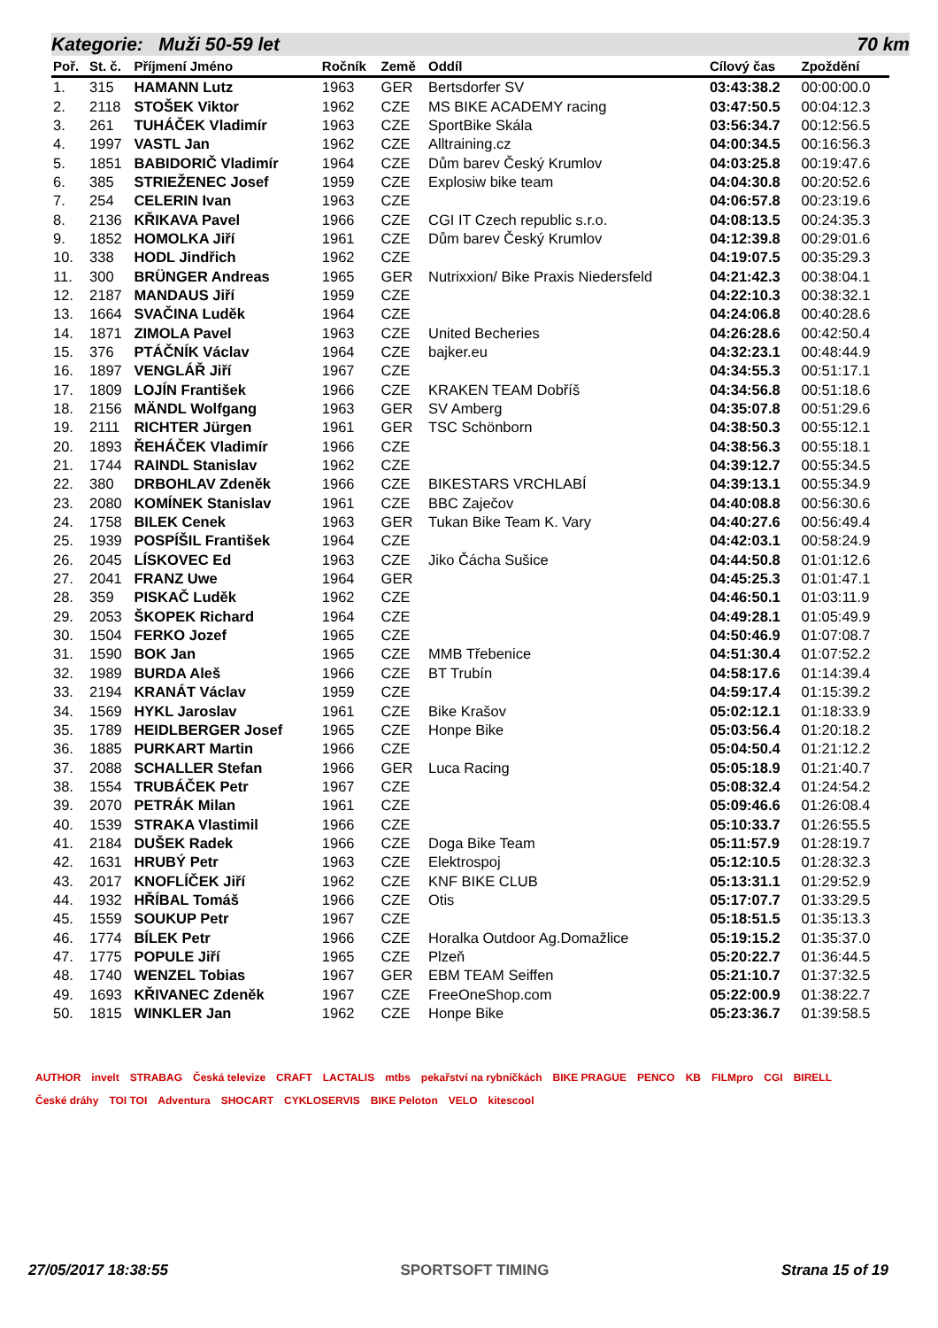Kategorie: Muži 50-59 let 70 km
| Poř. | St. č. | Příjmení Jméno | Ročník | Země | Oddíl | Cílový čas | Zpoždění |
| --- | --- | --- | --- | --- | --- | --- | --- |
| 1. | 315 | HAMANN Lutz | 1963 | GER | Bertsdorfer SV | 03:43:38.2 | 00:00:00.0 |
| 2. | 2118 | STOŠEK Viktor | 1962 | CZE | MS BIKE ACADEMY racing | 03:47:50.5 | 00:04:12.3 |
| 3. | 261 | TUHÁČEK Vladimír | 1963 | CZE | SportBike Skála | 03:56:34.7 | 00:12:56.5 |
| 4. | 1997 | VASTL Jan | 1962 | CZE | Alltraining.cz | 04:00:34.5 | 00:16:56.3 |
| 5. | 1851 | BABIDORIČ Vladimír | 1964 | CZE | Dům barev Český Krumlov | 04:03:25.8 | 00:19:47.6 |
| 6. | 385 | STRIEŽENEC Josef | 1959 | CZE | Explosiw bike team | 04:04:30.8 | 00:20:52.6 |
| 7. | 254 | CELERIN Ivan | 1963 | CZE | | 04:06:57.8 | 00:23:19.6 |
| 8. | 2136 | KŘIKAVA Pavel | 1966 | CZE | CGI IT Czech republic s.r.o. | 04:08:13.5 | 00:24:35.3 |
| 9. | 1852 | HOMOLKA Jiří | 1961 | CZE | Dům barev Český Krumlov | 04:12:39.8 | 00:29:01.6 |
| 10. | 338 | HODL Jindřich | 1962 | CZE | | 04:19:07.5 | 00:35:29.3 |
| 11. | 300 | BRÜNGER Andreas | 1965 | GER | Nutrixxion/ Bike Praxis Niedersfeld | 04:21:42.3 | 00:38:04.1 |
| 12. | 2187 | MANDAUS Jiří | 1959 | CZE | | 04:22:10.3 | 00:38:32.1 |
| 13. | 1664 | SVAČINA Luděk | 1964 | CZE | | 04:24:06.8 | 00:40:28.6 |
| 14. | 1871 | ZIMOLA Pavel | 1963 | CZE | United Becheries | 04:26:28.6 | 00:42:50.4 |
| 15. | 376 | PTÁČNÍK Václav | 1964 | CZE | bajker.eu | 04:32:23.1 | 00:48:44.9 |
| 16. | 1897 | VENGLÁŘ Jiří | 1967 | CZE | | 04:34:55.3 | 00:51:17.1 |
| 17. | 1809 | LOJÍN František | 1966 | CZE | KRAKEN TEAM Dobříš | 04:34:56.8 | 00:51:18.6 |
| 18. | 2156 | MÄNDL Wolfgang | 1963 | GER | SV Amberg | 04:35:07.8 | 00:51:29.6 |
| 19. | 2111 | RICHTER Jürgen | 1961 | GER | TSC Schönborn | 04:38:50.3 | 00:55:12.1 |
| 20. | 1893 | ŘEHÁČEK Vladimír | 1966 | CZE | | 04:38:56.3 | 00:55:18.1 |
| 21. | 1744 | RAINDL Stanislav | 1962 | CZE | | 04:39:12.7 | 00:55:34.5 |
| 22. | 380 | DRBOHLAV Zdeněk | 1966 | CZE | BIKESTARS VRCHLABÍ | 04:39:13.1 | 00:55:34.9 |
| 23. | 2080 | KOMÍNEK Stanislav | 1961 | CZE | BBC Zaječov | 04:40:08.8 | 00:56:30.6 |
| 24. | 1758 | BILEK Cenek | 1963 | GER | Tukan Bike Team K. Vary | 04:40:27.6 | 00:56:49.4 |
| 25. | 1939 | POSPÍŠIL František | 1964 | CZE | | 04:42:03.1 | 00:58:24.9 |
| 26. | 2045 | LÍSKOVEC Ed | 1963 | CZE | Jiko Čácha Sušice | 04:44:50.8 | 01:01:12.6 |
| 27. | 2041 | FRANZ Uwe | 1964 | GER | | 04:45:25.3 | 01:01:47.1 |
| 28. | 359 | PISKAČ Luděk | 1962 | CZE | | 04:46:50.1 | 01:03:11.9 |
| 29. | 2053 | ŠKOPEK Richard | 1964 | CZE | | 04:49:28.1 | 01:05:49.9 |
| 30. | 1504 | FERKO Jozef | 1965 | CZE | | 04:50:46.9 | 01:07:08.7 |
| 31. | 1590 | BOK Jan | 1965 | CZE | MMB Třebenice | 04:51:30.4 | 01:07:52.2 |
| 32. | 1989 | BURDA Aleš | 1966 | CZE | BT Trubín | 04:58:17.6 | 01:14:39.4 |
| 33. | 2194 | KRANÁT Václav | 1959 | CZE | | 04:59:17.4 | 01:15:39.2 |
| 34. | 1569 | HYKL Jaroslav | 1961 | CZE | Bike Krašov | 05:02:12.1 | 01:18:33.9 |
| 35. | 1789 | HEIDLBERGER Josef | 1965 | CZE | Honpe Bike | 05:03:56.4 | 01:20:18.2 |
| 36. | 1885 | PURKART Martin | 1966 | CZE | | 05:04:50.4 | 01:21:12.2 |
| 37. | 2088 | SCHALLER Stefan | 1966 | GER | Luca Racing | 05:05:18.9 | 01:21:40.7 |
| 38. | 1554 | TRUBÁČEK Petr | 1967 | CZE | | 05:08:32.4 | 01:24:54.2 |
| 39. | 2070 | PETRÁK Milan | 1961 | CZE | | 05:09:46.6 | 01:26:08.4 |
| 40. | 1539 | STRAKA Vlastimil | 1966 | CZE | | 05:10:33.7 | 01:26:55.5 |
| 41. | 2184 | DUŠEK Radek | 1966 | CZE | Doga Bike Team | 05:11:57.9 | 01:28:19.7 |
| 42. | 1631 | HRUBÝ Petr | 1963 | CZE | Elektrospoj | 05:12:10.5 | 01:28:32.3 |
| 43. | 2017 | KNOFLÍČEK Jiří | 1962 | CZE | KNF BIKE CLUB | 05:13:31.1 | 01:29:52.9 |
| 44. | 1932 | HŘÍBAL Tomáš | 1966 | CZE | Otis | 05:17:07.7 | 01:33:29.5 |
| 45. | 1559 | SOUKUP Petr | 1967 | CZE | | 05:18:51.5 | 01:35:13.3 |
| 46. | 1774 | BÍLEK Petr | 1966 | CZE | Horalka Outdoor Ag.Domažlice | 05:19:15.2 | 01:35:37.0 |
| 47. | 1775 | POPULE Jiří | 1965 | CZE | Plzeň | 05:20:22.7 | 01:36:44.5 |
| 48. | 1740 | WENZEL Tobias | 1967 | GER | EBM TEAM Seiffen | 05:21:10.7 | 01:37:32.5 |
| 49. | 1693 | KŘIVANEC Zdeněk | 1967 | CZE | FreeOneShop.com | 05:22:00.9 | 01:38:22.7 |
| 50. | 1815 | WINKLER Jan | 1962 | CZE | Honpe Bike | 05:23:36.7 | 01:39:58.5 |
AUTHOR invelt STRABAG Česká televize CRAFT LACTALIS mtbs pekařství na rybníčkách BIKE PRAGUE PENCO KB FILMpro CGI BIRELL České dráhy TOI TOI Adventura SHOCART CYKLOSERVIS BIKE Peloton VELO kitescool
27/05/2017 18:38:55 SPORTSOFT TIMING Strana 15 of 19